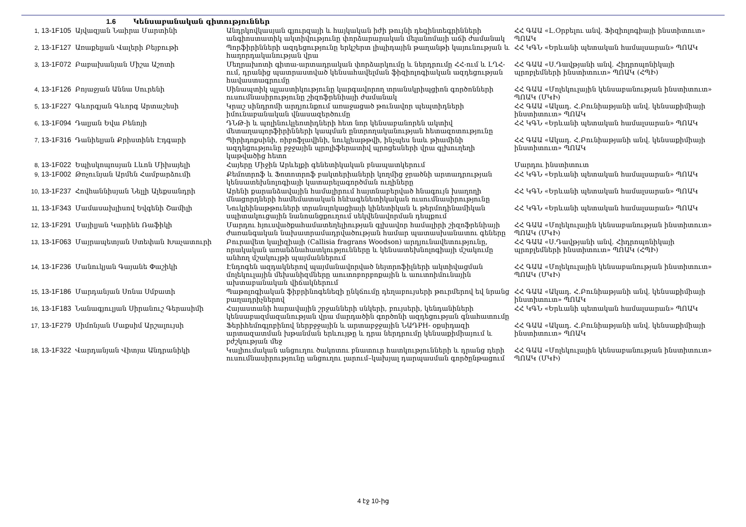1.6 Կենսաբանական գիտություններ
| 1, 13-1F105 | Այվազյան Նաիրա Մարտինի | Անդրկովկասյան գյուրզայի և հայկական իժի թույնի դեզինտեգրինների անգիոստատիկ ակտիվությունը փորձարարական մելանոմայի աճի ժամանակ | ՀՀ ԳԱԱ «Լ.Օրբելու անվ. Ֆիզիոլոգիայի ինստիտուտ» ՊՈԱԿ |
| 2, 13-1F127 | Առաքելյան Վալերի Բեյբութի | Պորֆիրինների ազդեցությունը երկշերտ լիպիդային թաղանթի կայունության և հաղորդականության վրա | ՀՀ ԿԳՆ «Երևանի պետական համալսարան» ՊՈԱԿ |
| 3, 13-1F072 | Բաբախանյան Միշա Աշոտի | Մեղրախոտի գիտա-արտադրական փորձարկումը և ներդրումը ՀՀ-ում և ԼՂՀ-ում, դրանից պատրաստված կենսահավելման ֆիզիոլոգիական ազդեցության հավաստագրումը | ՀՀ ԳԱԱ «Ս.Դավթյանի անվ. Հիդրոպոնիկայի պրոբլեմների ինստիտուտ» ՊՈԱԿ (ՀՊԻ) |
| 4, 13-1F126 | Բոյաջյան Աննա Սուրենի | Սինապտիկ պլաստիկությունը կարգավորող տրանսկրիպցիոն գործոնների ուսումնասիրությունը շիզոֆրենիայի ժամանակ | ՀՀ ԳԱԱ «Մոլեկուլային կենսաբանության ինստիտուտ» ՊՈԱԿ (ՄԿԻ) |
| 5, 13-1F227 | Գևորգյան Գևորգ Արտաշեսի | Կրաշ սինդրոմի արդյունքում առաջացած թունավոր պեպտիդների իմունաբանական վնասազերծումը | ՀՀ ԳԱԱ «Ակադ. Հ.Բունիաթյանի անվ. կենսաքիմիայի ինստիտուտ» ՊՈԱԿ |
| 6, 13-1F094 | Դալյան Եվա Բենոյի | ԴՆԹ-ի և պոլինուկլեոտիդների հետ նոր կենսաբանորեն ակտիվ մետաղապորֆիրինների կապման ընտրողականության հետազոտությունը | ՀՀ ԿԳՆ «Երևանի պետական համալսարան» ՊՈԱԿ |
| 7, 13-1F316 | Դանիելյան Քրիստինե Էդգարի | Պիրիդոքսինի, ռիբոֆլավինի, նուկլեաթթվի, ինչպես նաև թիամինի ազդեցությունը բջջային պրոլիֆերատիվ պրոցեսների վրա գլխուղեղի կաթվածից հետո | ՀՀ ԳԱԱ «Ակադ. Հ.Բունիաթյանի անվ. կենսաքիմիայի ինստիտուտ» ՊՈԱԿ |
| 8, 13-1F022 | Եպիսկոպոսյան Լևոն Միխայելի | Հայերը Միջին Արևելքի գենետիկական բնապատկերում | Մարդու ինստիտուտ |
| 9, 13-1F002 | Թռչունյան Արմեն Համբարձումի | Քեմոտրոֆ և Ֆոտոտրոֆ բակտերիաների կողմից ջրածնի արտադրության կենսատեխնոլոգիայի կատարելագործման ուղիները | ՀՀ ԿԳՆ «Երևանի պետական համալսարան» ՊՈԱԿ |
| 10, 13-1F237 | Հովհաննիսյան Նելլի Ալեքսանդրի | Արենի քարանձավային համալիրում հայտնաբերված հնագույն խաղողի մնացորդների համեմատական հնէագենետիկական ուսումնասիրությունը | ՀՀ ԿԳՆ «Երևանի պետական համալսարան» ՊՈԱԿ |
| 11, 13-1F343 | Մամասախլիսով Եվգենի Շամիլի | Նուկլեինաթթուների տրանսլոկացիայի կինետիկան և թերմոդինամիկան սպիտակուցային նանոանցքուղում սեկվենավորման դեպքում | ՀՀ ԿԳՆ «Երևանի պետական համալսարան» ՊՈԱԿ |
| 12, 13-1F291 | Մայիլյան Կարինե Ռաֆիկի | Մարդու հյուսվածքահամատեղելիության գլխավոր համալիրի շիզոֆրենիայի ժառանգական նախատրամադրվածության համար պատասխանատու գեները | ՀՀ ԳԱԱ «Մոլեկուլային կենսաբանության ինստիտուտ» ՊՈԱԿ (ՄԿԻ) |
| 13, 13-1F063 | Մայրապետյան Ստեփան Խաչատուրի | Բուրավետ կալիզիայի (Callisia fragrans Woodson) արդյունավետությունը, որակական առանձնահատկությունները և կենսատեխնոլոգիայի մշակումը անհող մշակույթի պայմաններում | ՀՀ ԳԱԱ «Ս.Դավթյանի անվ. Հիդրոպոնիկայի պրոբլեմների ինստիտուտ» ՊՈԱԿ (ՀՊԻ) |
| 14, 13-1F236 | Մանուկյան Գայանե Փաշիկի | Էնդոգեն ազդակներով պայմանավորված նեյտրոֆիլների ակտիվացման մոլեկուլային մեխանիզմները աուտոբորբոքային և աուտոիմունային ախտաբանական վիճակներում | ՀՀ ԳԱԱ «Մոլեկուլային կենսաբանության ինստիտուտ» ՊՈԱԿ (ՄԿԻ) |
| 15, 13-1F186 | Մարդանյան Սոնա Սմբատի | Պաթոլոգիական ֆիբրինոգենեզի ընկճումը դեղաբույսերի թուրմերով եվ նրանց բաղադրիչներով | ՀՀ ԳԱԱ «Ակադ. Հ.Բունիաթյանի անվ. կենսաքիմիայի ինստիտուտ» ՊՈԱԿ |
| 16, 13-1F183 | Նանագյուլյան Սիրանուշ Գերասիմի | Հայաստանի հարավային շրջանների սնկերի, բույսերի, կենդանիների կենսաբազմազանության վրա մարդածին գործոնի ազդեցության գնահատումը | ՀՀ ԿԳՆ «Երևանի պետական համալսարան» ՊՈԱԿ |
| 17, 13-1F279 | Սիմոնյան Մաքսիմ Արշալույսի | Ֆերիհեմոգլոբինով ներբջջային և արտաբջջային ՆԱԴPH- օքսիդազի արտազատման խթանման երևույթը և դրա ներդրումը կենսաքիմիայում և բժշկության մեջ | ՀՀ ԳԱԱ «Ակադ. Հ.Բունիաթյանի անվ. կենսաքիմիայի ինստիտուտ» ՊՈԱԿ |
| 18, 13-1F322 | Վարդանյան Վիտյա Անդրանիկի | Կալիումական անցուղու ծակոտու բնատուր հատկությունների և դրանց դերի ուսումնասիրությունը անցուղու լարում–կախյալ դարպասման գործընթացում | ՀՀ ԳԱԱ «Մոլեկուլային կենսաբանության ինստիտուտ» ՊՈԱԿ (ՄԿԻ) |
4 էջ 10-ից